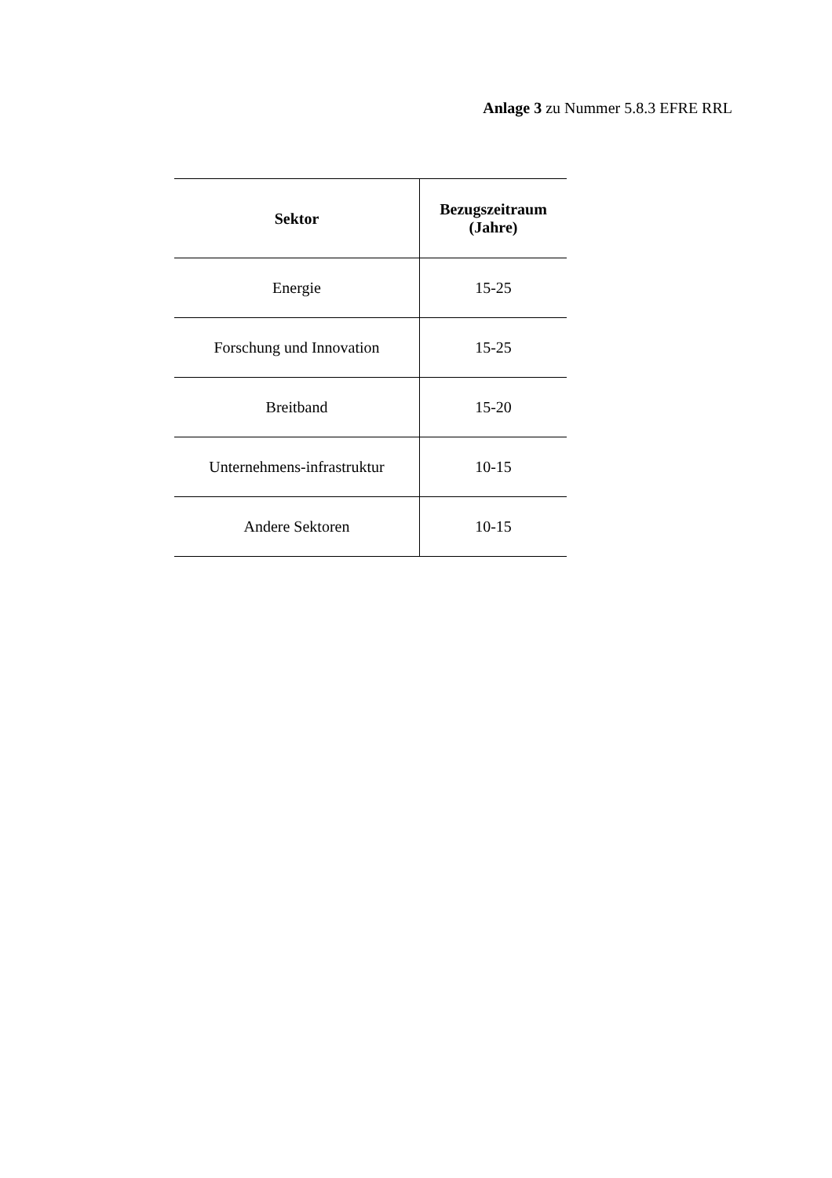Anlage 3 zu Nummer 5.8.3 EFRE RRL
| Sektor | Bezugszeitraum (Jahre) |
| --- | --- |
| Energie | 15-25 |
| Forschung und Innovation | 15-25 |
| Breitband | 15-20 |
| Unternehmens-infrastruktur | 10-15 |
| Andere Sektoren | 10-15 |